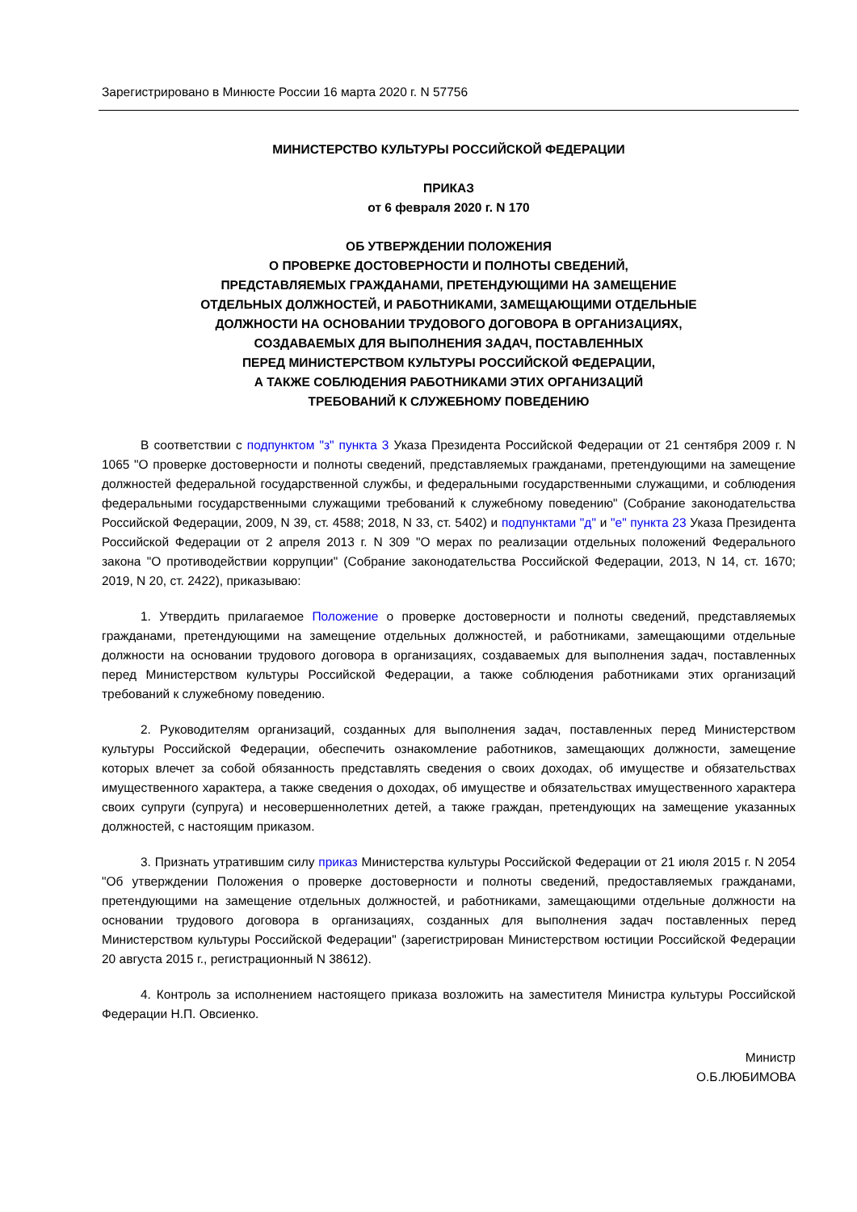Зарегистрировано в Минюсте России 16 марта 2020 г. N 57756
МИНИСТЕРСТВО КУЛЬТУРЫ РОССИЙСКОЙ ФЕДЕРАЦИИ
ПРИКАЗ
от 6 февраля 2020 г. N 170
ОБ УТВЕРЖДЕНИИ ПОЛОЖЕНИЯ
О ПРОВЕРКЕ ДОСТОВЕРНОСТИ И ПОЛНОТЫ СВЕДЕНИЙ,
ПРЕДСТАВЛЯЕМЫХ ГРАЖДАНАМИ, ПРЕТЕНДУЮЩИМИ НА ЗАМЕЩЕНИЕ
ОТДЕЛЬНЫХ ДОЛЖНОСТЕЙ, И РАБОТНИКАМИ, ЗАМЕЩАЮЩИМИ ОТДЕЛЬНЫЕ
ДОЛЖНОСТИ НА ОСНОВАНИИ ТРУДОВОГО ДОГОВОРА В ОРГАНИЗАЦИЯХ,
СОЗДАВАЕМЫХ ДЛЯ ВЫПОЛНЕНИЯ ЗАДАЧ, ПОСТАВЛЕННЫХ
ПЕРЕД МИНИСТЕРСТВОМ КУЛЬТУРЫ РОССИЙСКОЙ ФЕДЕРАЦИИ,
А ТАКЖЕ СОБЛЮДЕНИЯ РАБОТНИКАМИ ЭТИХ ОРГАНИЗАЦИЙ
ТРЕБОВАНИЙ К СЛУЖЕБНОМУ ПОВЕДЕНИЮ
В соответствии с подпунктом "з" пункта 3 Указа Президента Российской Федерации от 21 сентября 2009 г. N 1065 "О проверке достоверности и полноты сведений, представляемых гражданами, претендующими на замещение должностей федеральной государственной службы, и федеральными государственными служащими, и соблюдения федеральными государственными служащими требований к служебному поведению" (Собрание законодательства Российской Федерации, 2009, N 39, ст. 4588; 2018, N 33, ст. 5402) и подпунктами "д" и "е" пункта 23 Указа Президента Российской Федерации от 2 апреля 2013 г. N 309 "О мерах по реализации отдельных положений Федерального закона "О противодействии коррупции" (Собрание законодательства Российской Федерации, 2013, N 14, ст. 1670; 2019, N 20, ст. 2422), приказываю:
1. Утвердить прилагаемое Положение о проверке достоверности и полноты сведений, представляемых гражданами, претендующими на замещение отдельных должностей, и работниками, замещающими отдельные должности на основании трудового договора в организациях, создаваемых для выполнения задач, поставленных перед Министерством культуры Российской Федерации, а также соблюдения работниками этих организаций требований к служебному поведению.
2. Руководителям организаций, созданных для выполнения задач, поставленных перед Министерством культуры Российской Федерации, обеспечить ознакомление работников, замещающих должности, замещение которых влечет за собой обязанность представлять сведения о своих доходах, об имуществе и обязательствах имущественного характера, а также сведения о доходах, об имуществе и обязательствах имущественного характера своих супруги (супруга) и несовершеннолетних детей, а также граждан, претендующих на замещение указанных должностей, с настоящим приказом.
3. Признать утратившим силу приказ Министерства культуры Российской Федерации от 21 июля 2015 г. N 2054 "Об утверждении Положения о проверке достоверности и полноты сведений, предоставляемых гражданами, претендующими на замещение отдельных должностей, и работниками, замещающими отдельные должности на основании трудового договора в организациях, созданных для выполнения задач поставленных перед Министерством культуры Российской Федерации" (зарегистрирован Министерством юстиции Российской Федерации 20 августа 2015 г., регистрационный N 38612).
4. Контроль за исполнением настоящего приказа возложить на заместителя Министра культуры Российской Федерации Н.П. Овсиенко.
Министр
О.Б.ЛЮБИМОВА